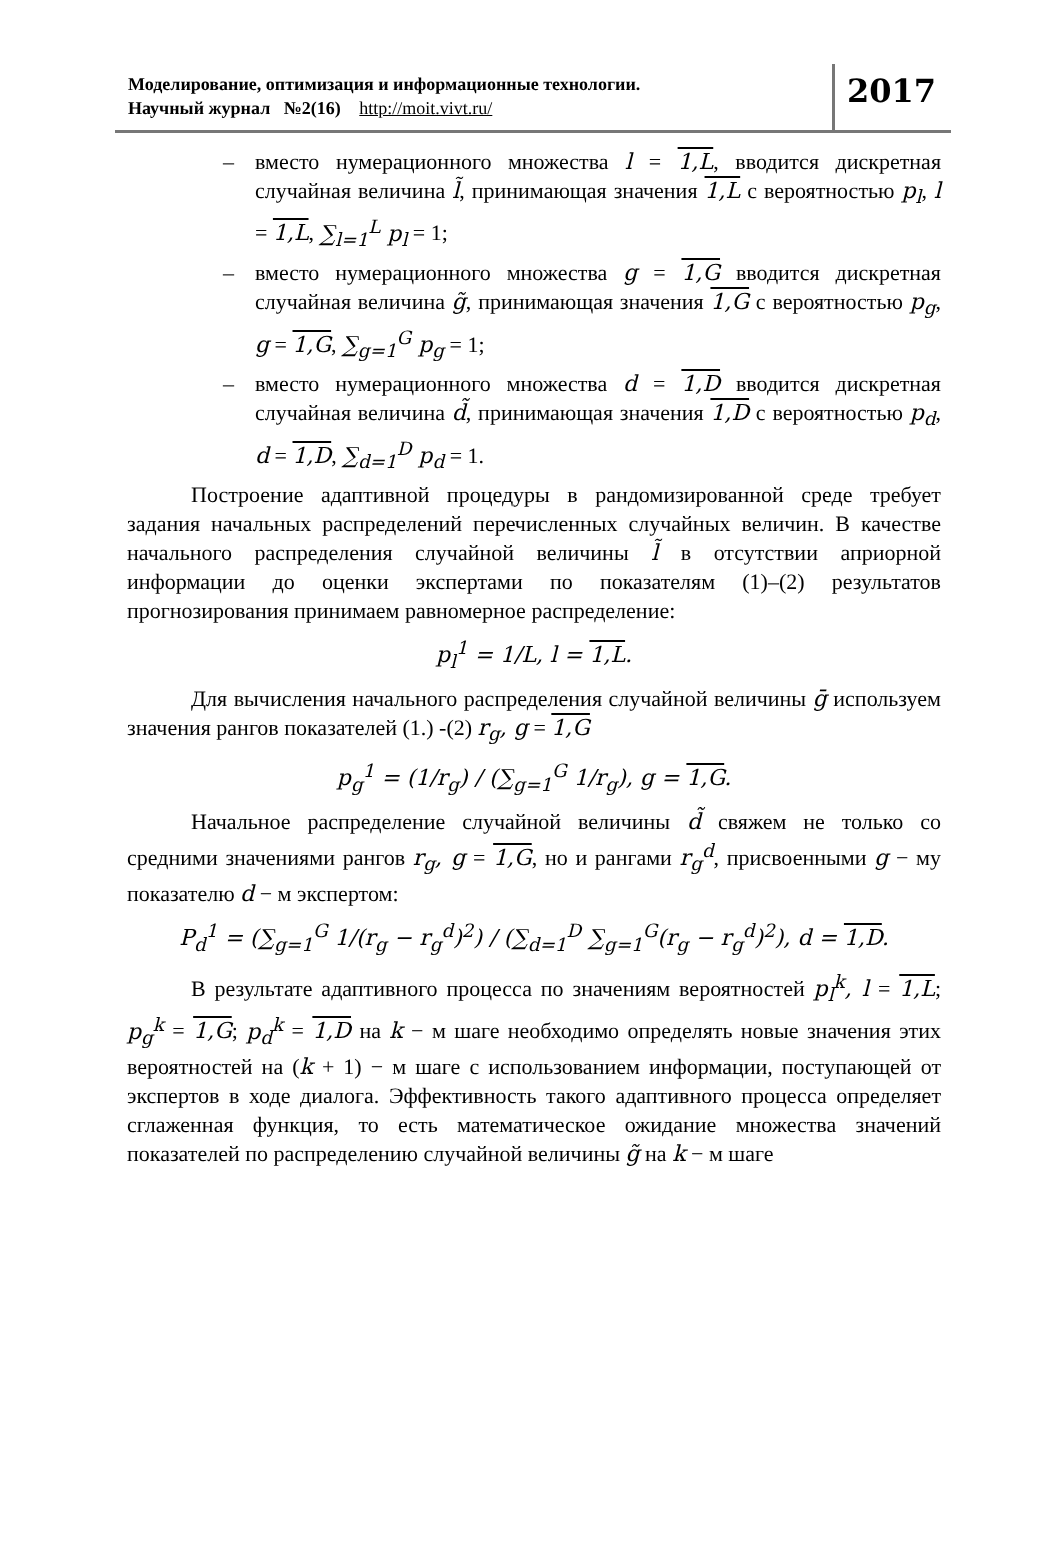Моделирование, оптимизация и информационные технологии.
Научный журнал №2(16) http://moit.vivt.ru/
2017
– вместо нумерационного множества l = 1,L, вводится дискретная случайная величина l̃, принимающая значения 1,L с вероятностью p<sub>l</sub>, l = 1,L, ∑<sub>l=1</sub><sup>L</sup> p<sub>l</sub> = 1;
– вместо нумерационного множества g = 1,G вводится дискретная случайная величина g̃, принимающая значения 1,G с вероятностью p<sub>g</sub>, g = 1,G, ∑<sub>g=1</sub><sup>G</sup> p<sub>g</sub> = 1;
– вместо нумерационного множества d = 1,D вводится дискретная случайная величина d̃, принимающая значения 1,D с вероятностью p<sub>d</sub>, d = 1,D, ∑<sub>d=1</sub><sup>D</sup> p<sub>d</sub> = 1.
Построение адаптивной процедуры в рандомизированной среде требует задания начальных распределений перечисленных случайных величин. В качестве начального распределения случайной величины l̃ в отсутствии априорной информации до оценки экспертами по показателям (1)–(2) результатов прогнозирования принимаем равномерное распределение:
p<sub>l</sub><sup>1</sup> = 1/L, l = 1,L.
Для вычисления начального распределения случайной величины ḡ используем значения рангов показателей (1.) -(2) r<sub>g</sub>, g = 1,G
p<sub>g</sub><sup>1</sup> = (1/r<sub>g</sub>) / (∑<sub>g=1</sub><sup>G</sup> 1/r<sub>g</sub>), g = 1,G.
Начальное распределение случайной величины d̃ свяжем не только со средними значениями рангов r<sub>g</sub>, g = 1,G, но и рангами r<sub>g</sub><sup>d</sup>, присвоенными g − му показателю d − м экспертом:
P<sub>d</sub><sup>1</sup> = (∑<sub>g=1</sub><sup>G</sup> 1/(r<sub>g</sub> − r<sub>g</sub><sup>d</sup>)<sup>2</sup>) / (∑<sub>d=1</sub><sup>D</sup> ∑<sub>g=1</sub><sup>G</sup>(r<sub>g</sub> − r<sub>g</sub><sup>d</sup>)<sup>2</sup>), d = 1,D.
В результате адаптивного процесса по значениям вероятностей p<sub>l</sub><sup>k</sup>, l = 1,L; p<sub>g</sub><sup>k</sup> = 1,G; p<sub>d</sub><sup>k</sup> = 1,D на k − м шаге необходимо определять новые значения этих вероятностей на (k + 1) − м шаге с использованием информации, поступающей от экспертов в ходе диалога. Эффективность такого адаптивного процесса определяет сглаженная функция, то есть математическое ожидание множества значений показателей по распределению случайной величины g̃ на k − м шаге